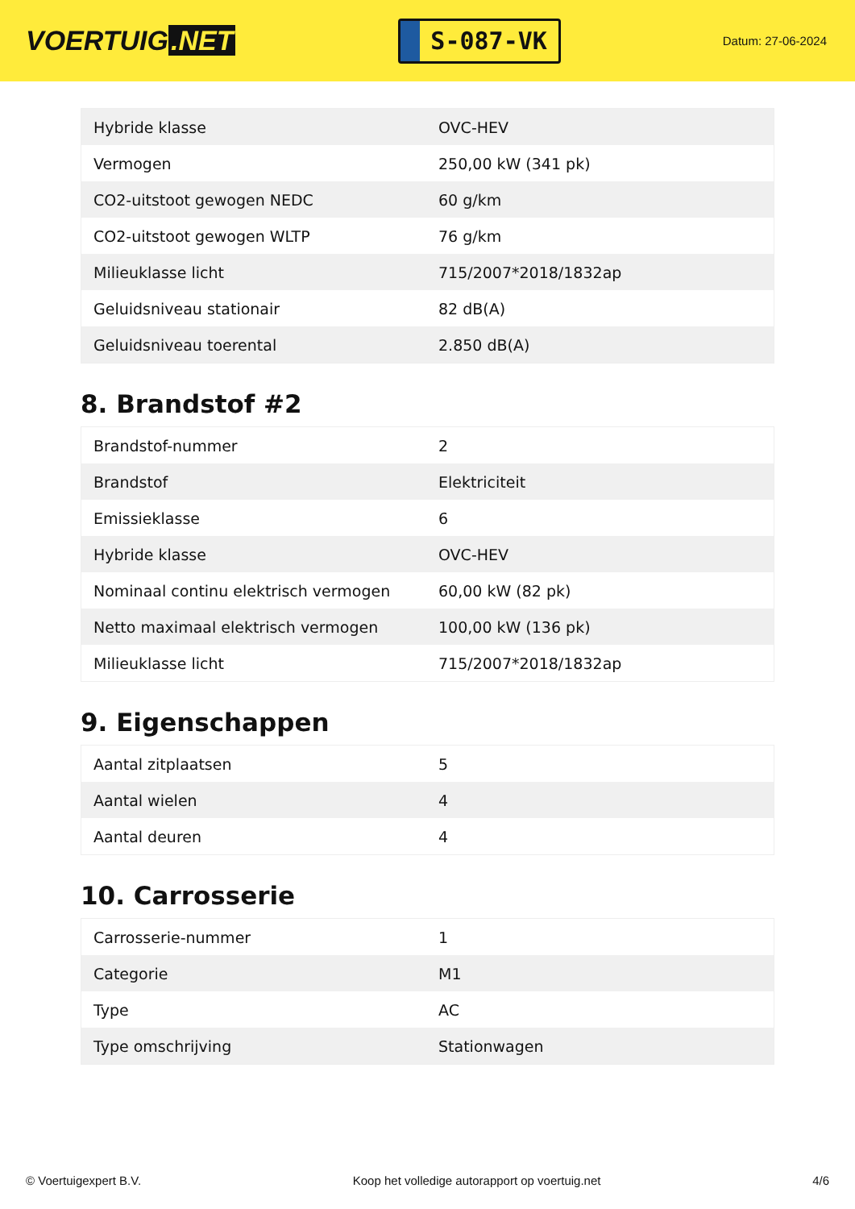VOERTUIG.NET
S-087-VK
Datum: 27-06-2024
| Hybride klasse | OVC-HEV |
| Vermogen | 250,00 kW (341 pk) |
| CO2-uitstoot gewogen NEDC | 60 g/km |
| CO2-uitstoot gewogen WLTP | 76 g/km |
| Milieuklasse licht | 715/2007*2018/1832ap |
| Geluidsniveau stationair | 82 dB(A) |
| Geluidsniveau toerental | 2.850 dB(A) |
8. Brandstof #2
| Brandstof-nummer | 2 |
| Brandstof | Elektriciteit |
| Emissieklasse | 6 |
| Hybride klasse | OVC-HEV |
| Nominaal continu elektrisch vermogen | 60,00 kW (82 pk) |
| Netto maximaal elektrisch vermogen | 100,00 kW (136 pk) |
| Milieuklasse licht | 715/2007*2018/1832ap |
9. Eigenschappen
| Aantal zitplaatsen | 5 |
| Aantal wielen | 4 |
| Aantal deuren | 4 |
10. Carrosserie
| Carrosserie-nummer | 1 |
| Categorie | M1 |
| Type | AC |
| Type omschrijving | Stationwagen |
© Voertuigexpert B.V. Koop het volledige autorapport op voertuig.net 4/6